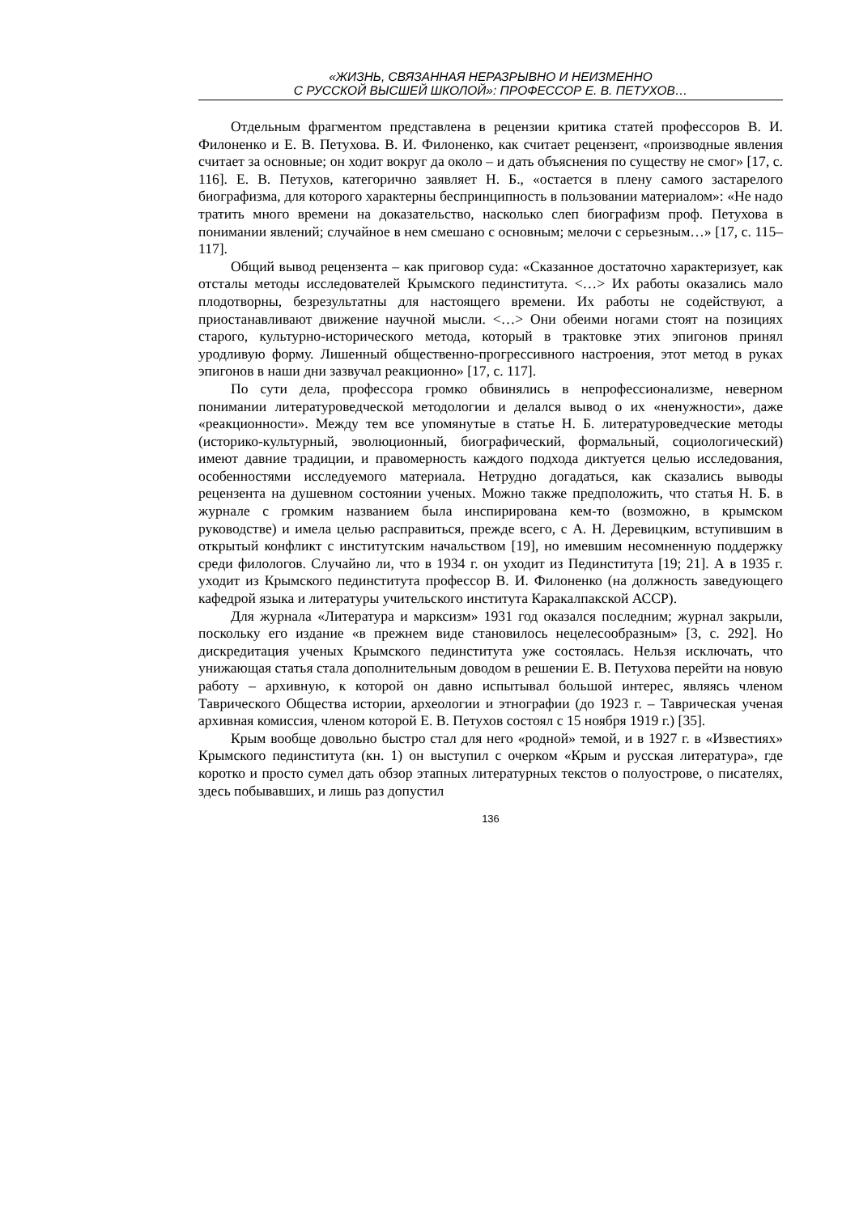«ЖИЗНЬ, СВЯЗАННАЯ НЕРАЗРЫВНО И НЕИЗМЕННО
С РУССКОЙ ВЫСШЕЙ ШКОЛОЙ»: ПРОФЕССОР Е. В. ПЕТУХОВ…
Отдельным фрагментом представлена в рецензии критика статей профессоров В. И. Филоненко и Е. В. Петухова. В. И. Филоненко, как считает рецензент, «производные явления считает за основные; он ходит вокруг да около – и дать объяснения по существу не смог» [17, с. 116]. Е. В. Петухов, категорично заявляет Н. Б., «остается в плену самого застарелого биографизма, для которого характерны беспринципность в пользовании материалом»: «Не надо тратить много времени на доказательство, насколько слеп биографизм проф. Петухова в понимании явлений; случайное в нем смешано с основным; мелочи с серьезным…» [17, с. 115–117].
Общий вывод рецензента – как приговор суда: «Сказанное достаточно характеризует, как отсталы методы исследователей Крымского пединститута. <…> Их работы оказались мало плодотворны, безрезультатны для настоящего времени. Их работы не содействуют, а приостанавливают движение научной мысли. <…> Они обеими ногами стоят на позициях старого, культурно-исторического метода, который в трактовке этих эпигонов принял уродливую форму. Лишенный общественно-прогрессивного настроения, этот метод в руках эпигонов в наши дни зазвучал реакционно» [17, с. 117].
По сути дела, профессора громко обвинялись в непрофессионализме, неверном понимании литературоведческой методологии и делался вывод о их «ненужности», даже «реакционности». Между тем все упомянутые в статье Н. Б. литературоведческие методы (историко-культурный, эволюционный, биографический, формальный, социологический) имеют давние традиции, и правомерность каждого подхода диктуется целью исследования, особенностями исследуемого материала. Нетрудно догадаться, как сказались выводы рецензента на душевном состоянии ученых. Можно также предположить, что статья Н. Б. в журнале с громким названием была инспирирована кем-то (возможно, в крымском руководстве) и имела целью расправиться, прежде всего, с А. Н. Деревицким, вступившим в открытый конфликт с институтским начальством [19], но имевшим несомненную поддержку среди филологов. Случайно ли, что в 1934 г. он уходит из Пединститута [19; 21]. А в 1935 г. уходит из Крымского пединститута профессор В. И. Филоненко (на должность заведующего кафедрой языка и литературы учительского института Каракалпакской АССР).
Для журнала «Литература и марксизм» 1931 год оказался последним; журнал закрыли, поскольку его издание «в прежнем виде становилось нецелесообразным» [3, с. 292]. Но дискредитация ученых Крымского пединститута уже состоялась. Нельзя исключать, что унижающая статья стала дополнительным доводом в решении Е. В. Петухова перейти на новую работу – архивную, к которой он давно испытывал большой интерес, являясь членом Таврического Общества истории, археологии и этнографии (до 1923 г. – Таврическая ученая архивная комиссия, членом которой Е. В. Петухов состоял с 15 ноября 1919 г.) [35].
Крым вообще довольно быстро стал для него «родной» темой, и в 1927 г. в «Известиях» Крымского пединститута (кн. 1) он выступил с очерком «Крым и русская литература», где коротко и просто сумел дать обзор этапных литературных текстов о полуострове, о писателях, здесь побывавших, и лишь раз допустил
136